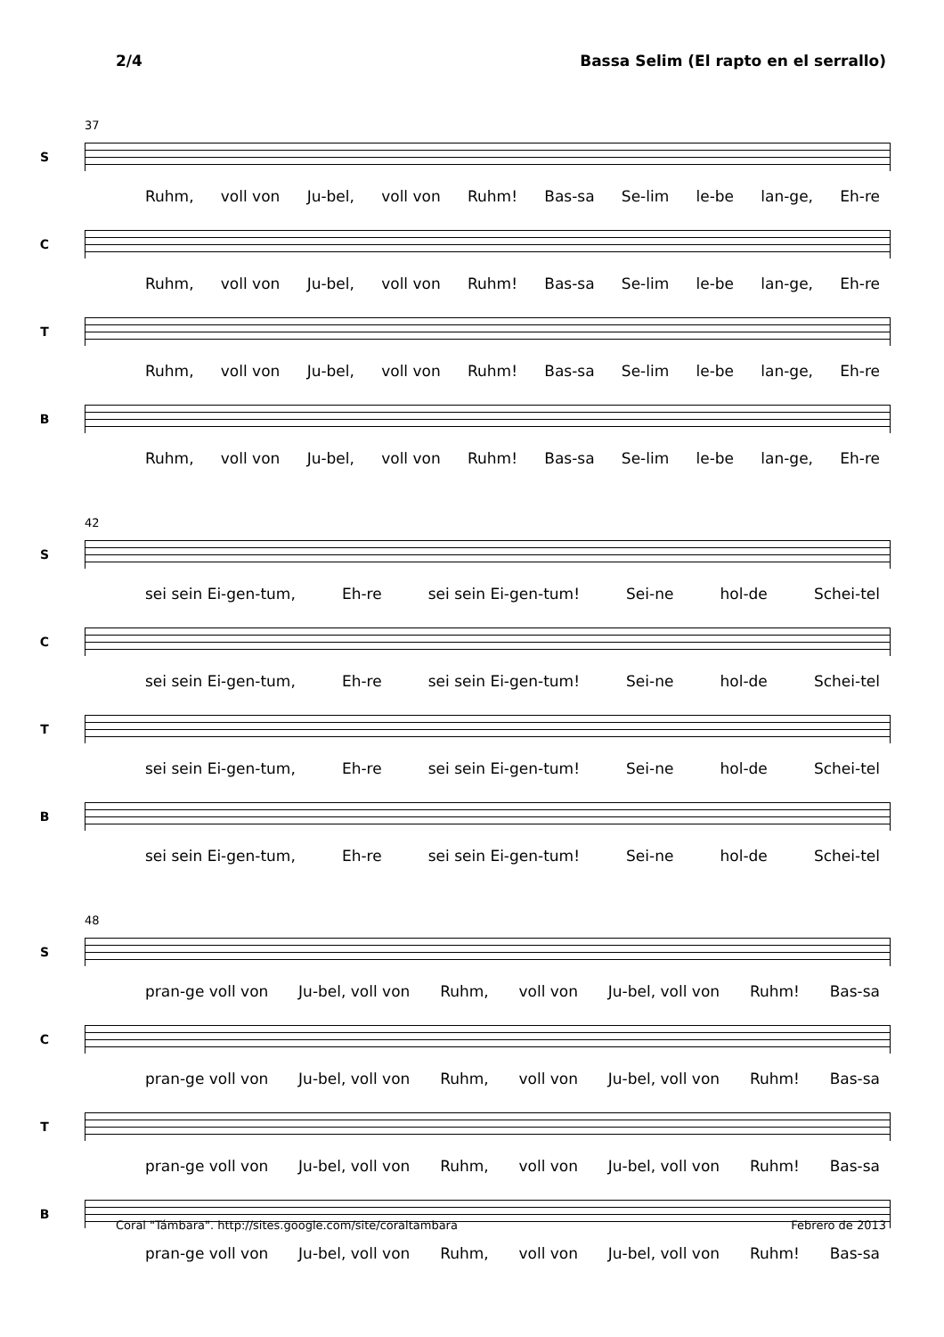2/4 Bassa Selim (El rapto en el serrallo)
37
S
Ruhm, voll von Ju-bel, voll von Ruhm! Bas-sa Se-lim le-be lan-ge, Eh-re
C
Ruhm, voll von Ju-bel, voll von Ruhm! Bas-sa Se-lim le-be lan-ge, Eh-re
T
Ruhm, voll von Ju-bel, voll von Ruhm! Bas-sa Se-lim le-be lan-ge, Eh-re
B
Ruhm, voll von Ju-bel, voll von Ruhm! Bas-sa Se-lim le-be lan-ge, Eh-re
42
S
sei sein Ei-gen-tum, Eh-re sei sein Ei-gen-tum! Sei-ne hol-de Schei-tel
C
sei sein Ei-gen-tum, Eh-re sei sein Ei-gen-tum! Sei-ne hol-de Schei-tel
T
sei sein Ei-gen-tum, Eh-re sei sein Ei-gen-tum! Sei-ne hol-de Schei-tel
B
sei sein Ei-gen-tum, Eh-re sei sein Ei-gen-tum! Sei-ne hol-de Schei-tel
48
S
pran-ge voll von Ju-bel, voll von Ruhm, voll von Ju-bel, voll von Ruhm! Bas-sa
C
pran-ge voll von Ju-bel, voll von Ruhm, voll von Ju-bel, voll von Ruhm! Bas-sa
T
pran-ge voll von Ju-bel, voll von Ruhm, voll von Ju-bel, voll von Ruhm! Bas-sa
B
pran-ge voll von Ju-bel, voll von Ruhm, voll von Ju-bel, voll von Ruhm! Bas-sa
Coral "Támbara". http://sites.google.com/site/coraltambara Febrero de 2013